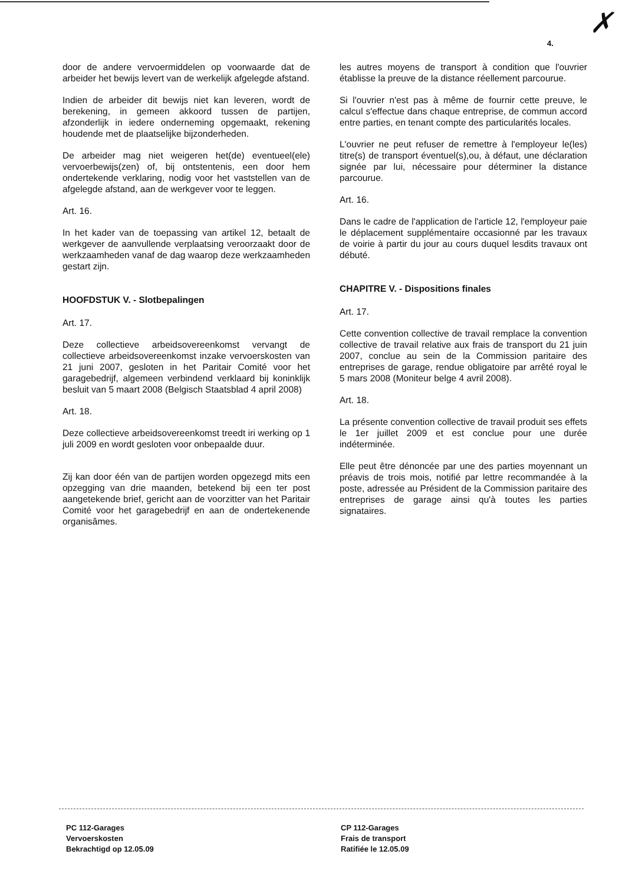4.
✗
door de andere vervoermiddelen op voorwaarde dat de arbeider het bewijs levert van de werkelijk afgelegde afstand.
Indien de arbeider dit bewijs niet kan leveren, wordt de berekening, in gemeen akkoord tussen de partijen, afzonderlijk in iedere onderneming opgemaakt, rekening houdende met de plaatselijke bijzonderheden.
De arbeider mag niet weigeren het(de) eventueel(ele) vervoerbewijs(zen) of, bij ontstentenis, een door hem ondertekende verklaring, nodig voor het vaststellen van de afgelegde afstand, aan de werkgever voor te leggen.
Art. 16.
In het kader van de toepassing van artikel 12, betaalt de werkgever de aanvullende verplaatsing veroorzaakt door de werkzaamheden vanaf de dag waarop deze werkzaamheden gestart zijn.
HOOFDSTUK V. - Slotbepalingen
Art. 17.
Deze collectieve arbeidsovereenkomst vervangt de collectieve arbeidsovereenkomst inzake vervoerskosten van 21 juni 2007, gesloten in het Paritair Comité voor het garagebedrijf, algemeen verbindend verklaard bij koninklijk besluit van 5 maart 2008 (Belgisch Staatsblad 4 april 2008)
Art. 18.
Deze collectieve arbeidsovereenkomst treedt iri werking op 1 juli 2009 en wordt gesloten voor onbepaalde duur.
Zij kan door één van de partijen worden opgezegd mits een opzegging van drie maanden, betekend bij een ter post aangetekende brief, gericht aan de voorzitter van het Paritair Comité voor het garagebedrijf en aan de ondertekenende organisâmes.
les autres moyens de transport à condition que l'ouvrier établisse la preuve de la distance réellement parcourue.
Si l'ouvrier n'est pas à même de fournir cette preuve, le calcul s'effectue dans chaque entreprise, de commun accord entre parties, en tenant compte des particularités locales.
L'ouvrier ne peut refuser de remettre à l'employeur le(les) titre(s) de transport éventuel(s),ou, à défaut, une déclaration signée par lui, nécessaire pour déterminer la distance parcourue.
Art. 16.
Dans le cadre de l'application de l'article 12, l'employeur paie le déplacement supplémentaire occasionné par les travaux de voirie à partir du jour au cours duquel lesdits travaux ont débuté.
CHAPITRE V. - Dispositions finales
Art. 17.
Cette convention collective de travail remplace la convention collective de travail relative aux frais de transport du 21 juin 2007, conclue au sein de la Commission paritaire des entreprises de garage, rendue obligatoire par arrêté royal le 5 mars 2008 (Moniteur belge 4 avril 2008).
Art. 18.
La présente convention collective de travail produit ses effets le 1er juillet 2009 et est conclue pour une durée indéterminée.
Elle peut être dénoncée par une des parties moyennant un préavis de trois mois, notifié par lettre recommandée à la poste, adressée au Président de la Commission paritaire des entreprises de garage ainsi qu'à toutes les parties signataires.
PC 112-Garages
Vervoerskosten
Bekrachtigd op 12.05.09
CP 112-Garages
Frais de transport
Ratifiée le 12.05.09